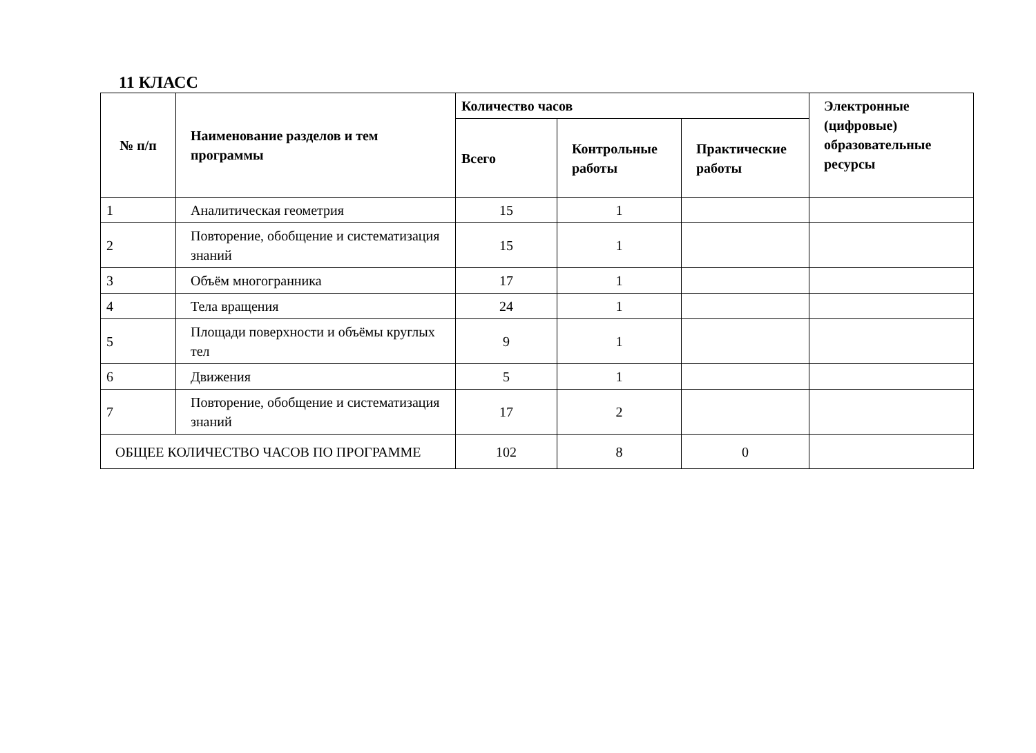11 КЛАСС
| № п/п | Наименование разделов и тем программы | Количество часов | | | Электронные (цифровые) образовательные ресурсы |
| --- | --- | --- | --- | --- | --- |
| | | Всего | Контрольные работы | Практические работы | |
| 1 | Аналитическая геометрия | 15 | 1 | | |
| 2 | Повторение, обобщение и систематизация знаний | 15 | 1 | | |
| 3 | Объём многогранника | 17 | 1 | | |
| 4 | Тела вращения | 24 | 1 | | |
| 5 | Площади поверхности и объёмы круглых тел | 9 | 1 | | |
| 6 | Движения | 5 | 1 | | |
| 7 | Повторение, обобщение и систематизация знаний | 17 | 2 | | |
| ОБЩЕЕ КОЛИЧЕСТВО ЧАСОВ ПО ПРОГРАММЕ | | 102 | 8 | 0 | |